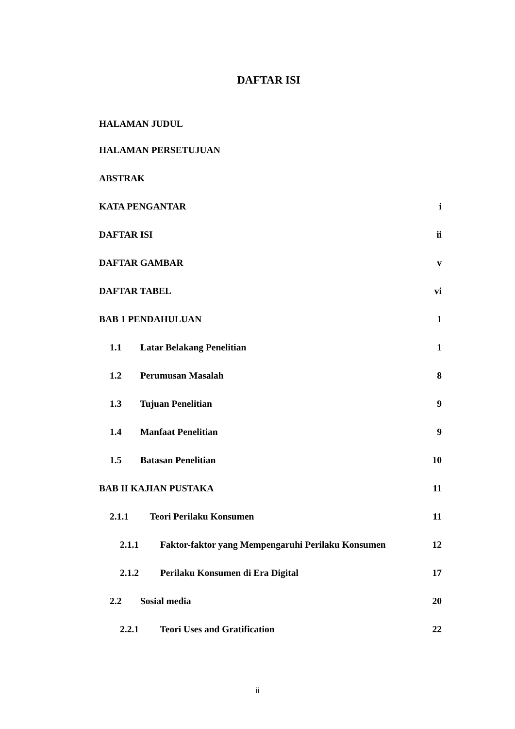DAFTAR ISI
HALAMAN JUDUL
HALAMAN PERSETUJUAN
ABSTRAK
KATA PENGANTAR i
DAFTAR ISI ii
DAFTAR GAMBAR v
DAFTAR TABEL vi
BAB 1 PENDAHULUAN 1
1.1 Latar Belakang Penelitian 1
1.2 Perumusan Masalah 8
1.3 Tujuan Penelitian 9
1.4 Manfaat Penelitian 9
1.5 Batasan Penelitian 10
BAB II KAJIAN PUSTAKA 11
2.1.1 Teori Perilaku Konsumen 11
2.1.1 Faktor-faktor yang Mempengaruhi Perilaku Konsumen 12
2.1.2 Perilaku Konsumen di Era Digital 17
2.2 Sosial media 20
2.2.1 Teori Uses and Gratification 22
ii